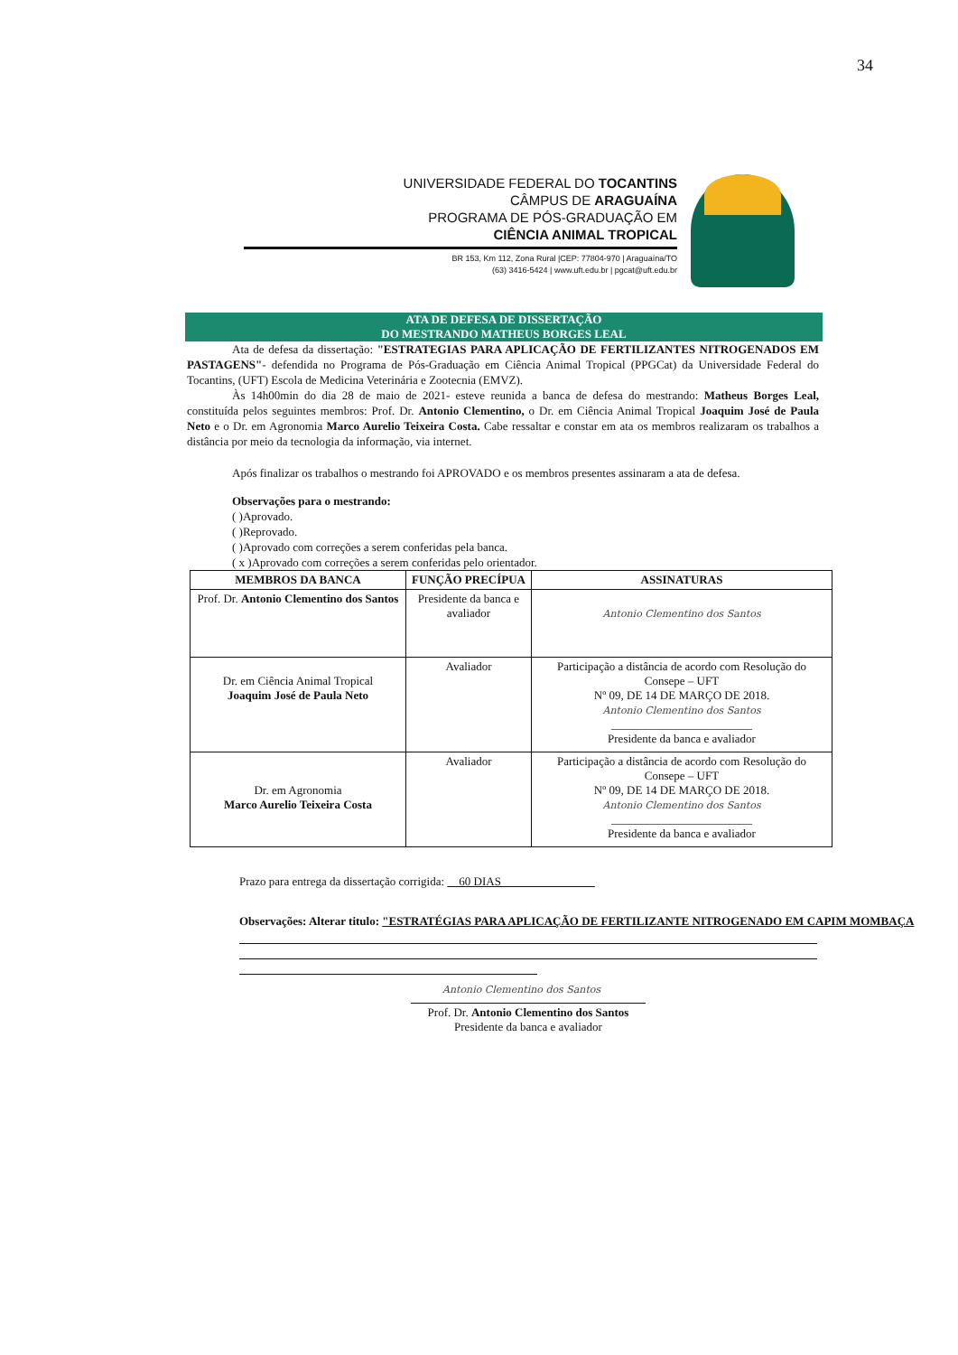34
UNIVERSIDADE FEDERAL DO TOCANTINS
CÂMPUS DE ARAGUAÍNA
PROGRAMA DE PÓS-GRADUAÇÃO EM
CIÊNCIA ANIMAL TROPICAL
BR 153, Km 112, Zona Rural |CEP: 77804-970 | Araguaína/TO
(63) 3416-5424 | www.uft.edu.br | pgcat@uft.edu.br
ATA DE DEFESA DE DISSERTAÇÃO
DO MESTRANDO MATHEUS BORGES LEAL
Ata de defesa da dissertação: "ESTRATEGIAS PARA APLICAÇÃO DE FERTILIZANTES NITROGENADOS EM PASTAGENS"- defendida no Programa de Pós-Graduação em Ciência Animal Tropical (PPGCat) da Universidade Federal do Tocantins, (UFT) Escola de Medicina Veterinária e Zootecnia (EMVZ).
Às 14h00min do dia 28 de maio de 2021- esteve reunida a banca de defesa do mestrando: Matheus Borges Leal, constituída pelos seguintes membros: Prof. Dr. Antonio Clementino, o Dr. em Ciência Animal Tropical Joaquim José de Paula Neto e o Dr. em Agronomia Marco Aurelio Teixeira Costa. Cabe ressaltar e constar em ata os membros realizaram os trabalhos a distância por meio da tecnologia da informação, via internet.
Após finalizar os trabalhos o mestrando foi APROVADO e os membros presentes assinaram a ata de defesa.
Observações para o mestrando:
( )Aprovado.
( )Reprovado.
( )Aprovado com correções a serem conferidas pela banca.
( x )Aprovado com correções a serem conferidas pelo orientador.
| MEMBROS DA BANCA | FUNÇÃO PRECÍPUA | ASSINATURAS |
| --- | --- | --- |
| Prof. Dr. Antonio Clementino dos Santos | Presidente da banca e avaliador | Antonio Clementino dos Santos |
| Dr. em Ciência Animal Tropical Joaquim José de Paula Neto | Avaliador | Participação a distância de acordo com Resolução do Consepe – UFT Nº 09, DE 14 DE MARÇO DE 2018. Antonio Clementino dos Santos ________________________ Presidente da banca e avaliador |
| Dr. em Agronomia Marco Aurelio Teixeira Costa | Avaliador | Participação a distância de acordo com Resolução do Consepe – UFT Nº 09, DE 14 DE MARÇO DE 2018. Antonio Clementino dos Santos ________________________ Presidente da banca e avaliador |
Prazo para entrega da dissertação corrigida: 60 DIAS
Observações: Alterar titulo: "ESTRATÉGIAS PARA APLICAÇÃO DE FERTILIZANTE NITROGENADO EM CAPIM MOMBAÇA
Antonio Clementino dos Santos
Prof. Dr. Antonio Clementino dos Santos
Presidente da banca e avaliador